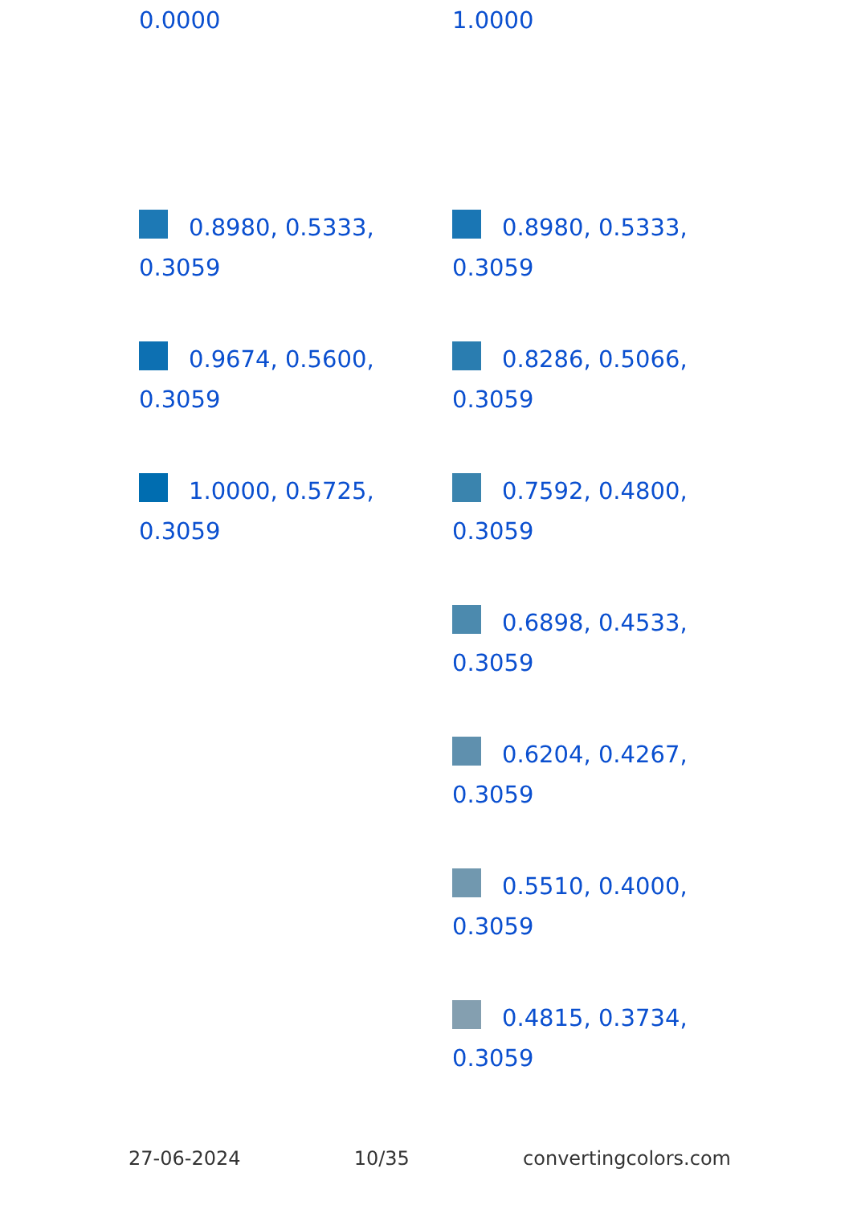0.0000
0.8980, 0.5333, 0.3059
0.9674, 0.5600, 0.3059
1.0000, 0.5725, 0.3059
1.0000
0.8980, 0.5333, 0.3059
0.8286, 0.5066, 0.3059
0.7592, 0.4800, 0.3059
0.6898, 0.4533, 0.3059
0.6204, 0.4267, 0.3059
0.5510, 0.4000, 0.3059
0.4815, 0.3734, 0.3059
27-06-2024 10/35 convertingcolors.com